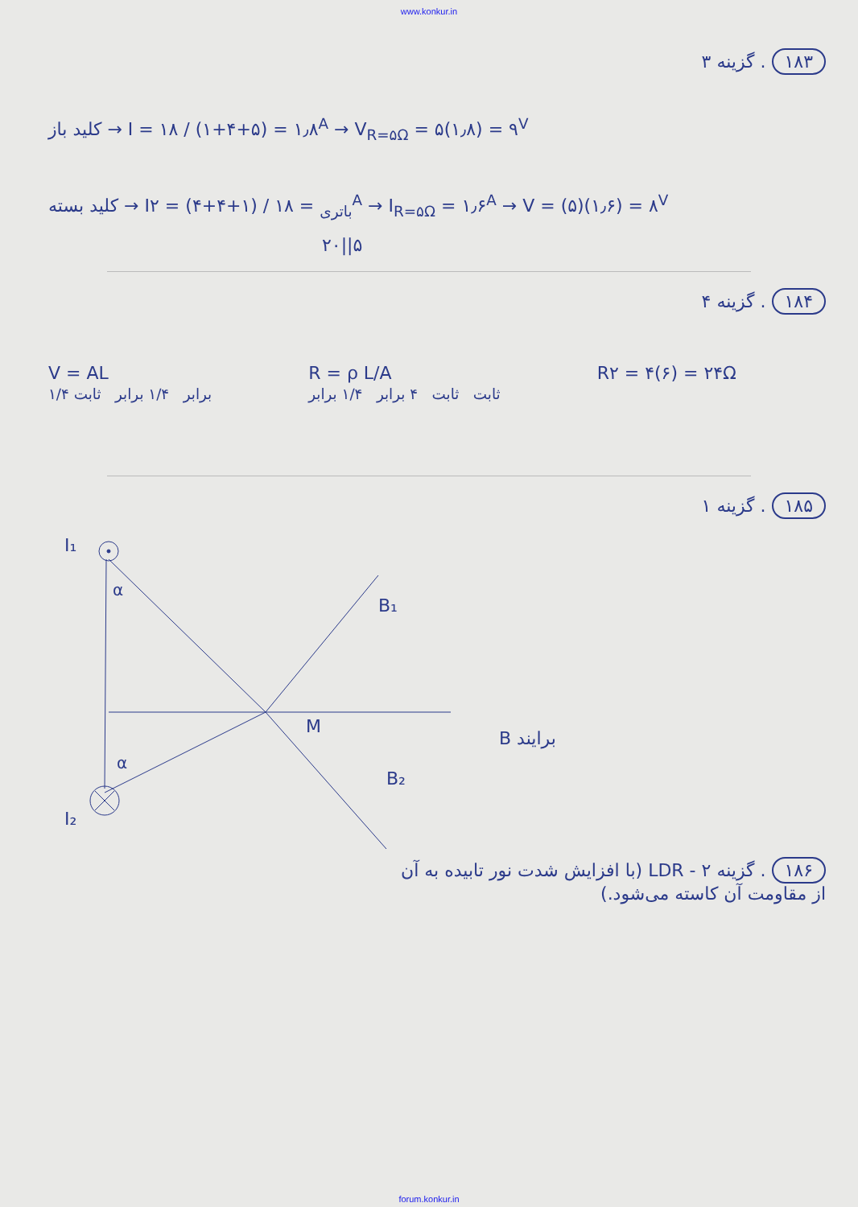www.konkur.in
۱۸۳ . گزینه ۳
کلید باز → I = ۱۸ / (۱+۴+۵) = ۱٫۸<sup>A</sup> → V<sub>R=۵Ω</sub> = ۵(۱٫۸) = ۹<sup>V</sup>
کلید بسته → I<sub>باتری</sub> = ۱۸ / (۱+۴+۴) = ۲<sup>A</sup> → I<sub>R=۵Ω</sub> = ۱٫۶<sup>A</sup> → V = (۵)(۱٫۶) = ۸<sup>V</sup>
۲۰||۵
۱۸۴ . گزینه ۴
V = AL
۱/۴ برابر ۱/۴ برابر ثابت
R = ρ L/A
ثابت ثابت ۴ برابر ۱/۴ برابر
R۲ = ۴(۶) = ۲۴Ω
۱۸۵ . گزینه ۱
I₁
I₂
α
α
B₁
M
B برایند
B₂
۱۸۶ . گزینه ۲ - LDR (با افزایش شدت نور تابیده به آن
از مقاومت آن کاسته می‌شود.)
forum.konkur.in